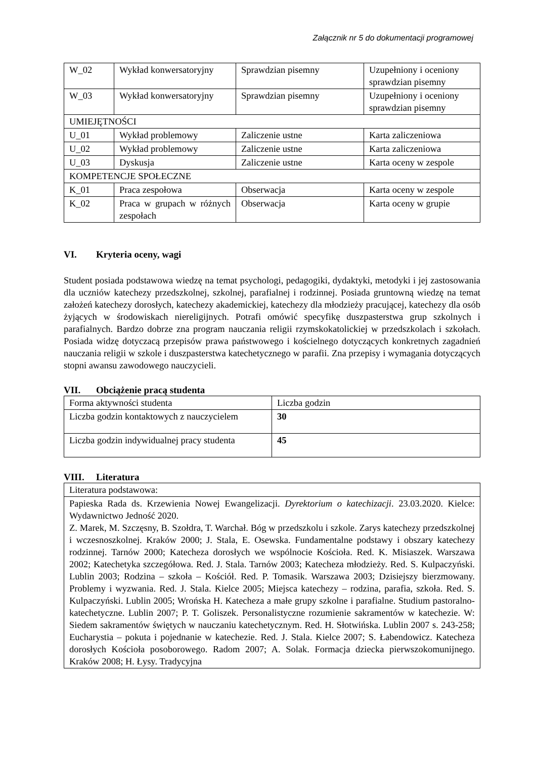Załącznik nr 5 do dokumentacji programowej
| W_02 | Wykład konwersatoryjny | Sprawdzian pisemny | Uzupełniony i oceniony sprawdzian pisemny |
| W_03 | Wykład konwersatoryjny | Sprawdzian pisemny | Uzupełniony i oceniony sprawdzian pisemny |
| UMIEJĘTNOŚCI | | | |
| U_01 | Wykład problemowy | Zaliczenie ustne | Karta zaliczeniowa |
| U_02 | Wykład problemowy | Zaliczenie ustne | Karta zaliczeniowa |
| U_03 | Dyskusja | Zaliczenie ustne | Karta oceny w zespole |
| KOMPETENCJE SPOŁECZNE | | | |
| K_01 | Praca zespołowa | Obserwacja | Karta oceny w zespole |
| K_02 | Praca w grupach w różnych zespołach | Obserwacja | Karta oceny w grupie |
VI. Kryteria oceny, wagi
Student posiada podstawowa wiedzę na temat psychologi, pedagogiki, dydaktyki, metodyki i jej zastosowania dla uczniów katechezy przedszkolnej, szkolnej, parafialnej i rodzinnej. Posiada gruntowną wiedzę na temat założeń katechezy dorosłych, katechezy akademickiej, katechezy dla młodzieży pracującej, katechezy dla osób żyjących w środowiskach niereligijnych. Potrafi omówić specyfikę duszpasterstwa grup szkolnych i parafialnych. Bardzo dobrze zna program nauczania religii rzymskokatolickiej w przedszkolach i szkołach. Posiada widzę dotyczacą przepisów prawa państwowego i kościelnego dotyczących konkretnych zagadnień nauczania religii w szkole i duszpasterstwa katechetycznego w parafii. Zna przepisy i wymagania dotyczących stopni awansu zawodowego nauczycieli.
VII. Obciążenie pracą studenta
| Forma aktywności studenta | Liczba godzin |
| Liczba godzin kontaktowych z nauczycielem | 30 |
| Liczba godzin indywidualnej pracy studenta | 45 |
VIII. Literatura
| Literatura podstawowa: |
| Papieska Rada ds. Krzewienia Nowej Ewangelizacji. Dyrektorium o katechizacji . 23.03.2020. Kielce: Wydawnictwo Jedność 2020. Z. Marek, M. Szczęsny, B. Szołdra, T. Warchał. Bóg w przedszkolu i szkole. Zarys katechezy przedszkolnej i wczesnoszkolnej. Kraków 2000; J. Stala, E. Osewska. Fundamentalne podstawy i obszary katechezy rodzinnej. Tarnów 2000; Katecheza dorosłych we wspólnocie Kościoła. Red. K. Misiaszek. Warszawa 2002; Katechetyka szczegółowa. Red. J. Stala. Tarnów 2003; Katecheza młodzieży. Red. S. Kulpaczyński. Lublin 2003; Rodzina – szkoła – Kościół. Red. P. Tomasik. Warszawa 2003; Dzisiejszy bierzmowany. Problemy i wyzwania. Red. J. Stala. Kielce 2005; Miejsca katechezy – rodzina, parafia, szkoła. Red. S. Kulpaczyński. Lublin 2005; Wrońska H. Katecheza a małe grupy szkolne i parafialne. Studium pastoralno-katechetyczne. Lublin 2007; P. T. Goliszek. Personalistyczne rozumienie sakramentów w katechezie. W: Siedem sakramentów świętych w nauczaniu katechetycznym. Red. H. Słotwińska. Lublin 2007 s. 243-258; Eucharystia – pokuta i pojednanie w katechezie. Red. J. Stala. Kielce 2007; S. Łabendowicz. Katecheza dorosłych Kościoła posoborowego. Radom 2007; A. Solak. Formacja dziecka pierwszokomunijnego. Kraków 2008; H. Łysy. Tradycyjna |